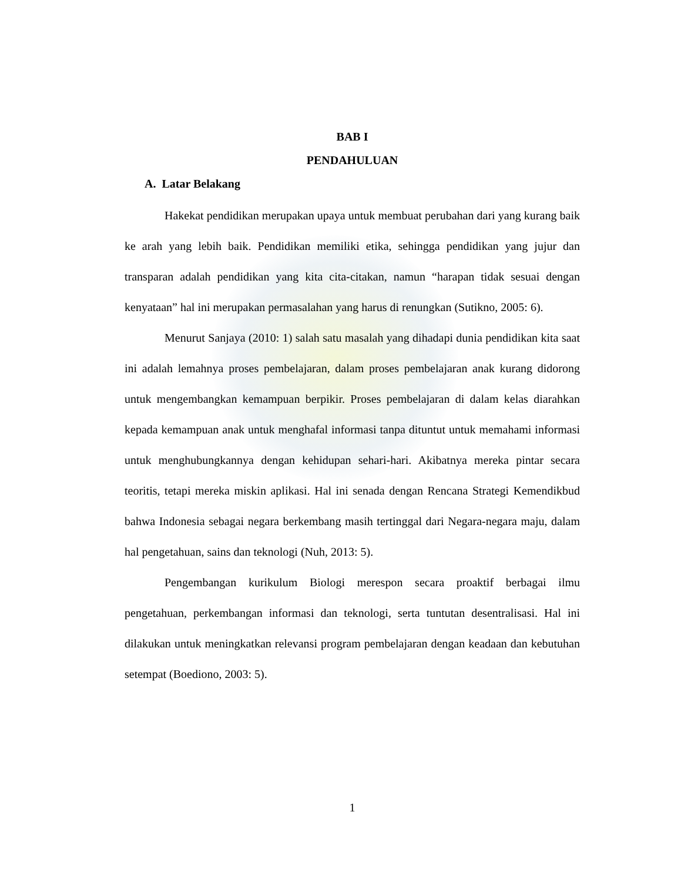BAB I
PENDAHULUAN
A. Latar Belakang
Hakekat pendidikan merupakan upaya untuk membuat perubahan dari yang kurang baik ke arah yang lebih baik. Pendidikan memiliki etika, sehingga pendidikan yang jujur dan transparan adalah pendidikan yang kita cita-citakan, namun “harapan tidak sesuai dengan kenyataan” hal ini merupakan permasalahan yang harus di renungkan (Sutikno, 2005: 6).
Menurut Sanjaya (2010: 1) salah satu masalah yang dihadapi dunia pendidikan kita saat ini adalah lemahnya proses pembelajaran, dalam proses pembelajaran anak kurang didorong untuk mengembangkan kemampuan berpikir. Proses pembelajaran di dalam kelas diarahkan kepada kemampuan anak untuk menghafal informasi tanpa dituntut untuk memahami informasi untuk menghubungkannya dengan kehidupan sehari-hari. Akibatnya mereka pintar secara teoritis, tetapi mereka miskin aplikasi. Hal ini senada dengan Rencana Strategi Kemendikbud bahwa Indonesia sebagai negara berkembang masih tertinggal dari Negara-negara maju, dalam hal pengetahuan, sains dan teknologi (Nuh, 2013: 5).
Pengembangan kurikulum Biologi merespon secara proaktif berbagai ilmu pengetahuan, perkembangan informasi dan teknologi, serta tuntutan desentralisasi. Hal ini dilakukan untuk meningkatkan relevansi program pembelajaran dengan keadaan dan kebutuhan setempat (Boediono, 2003: 5).
1